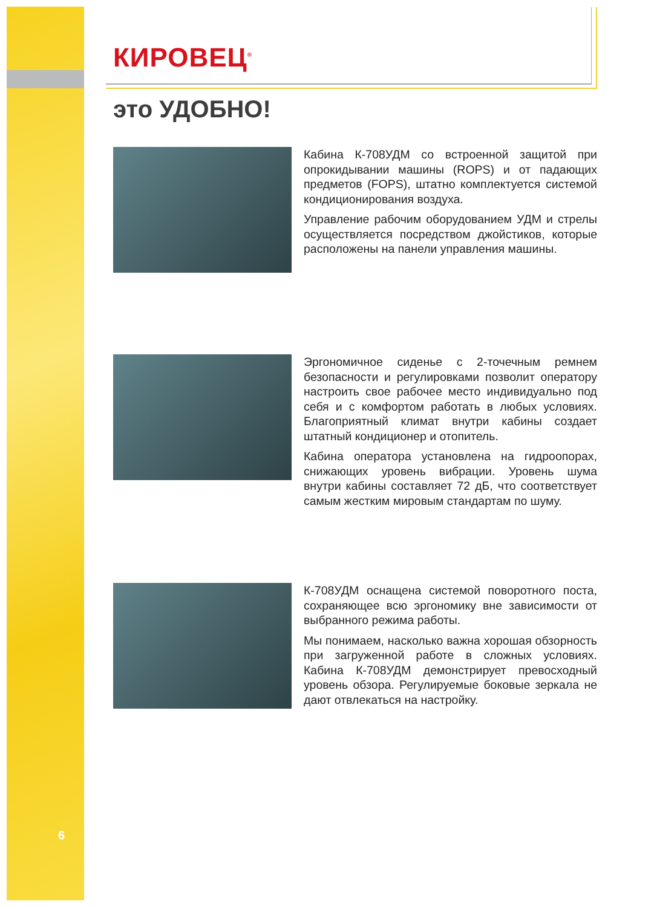6
КИРОВЕЦ<sup>®</sup>
это УДОБНО!
Кабина К-708УДМ со встроенной защитой при опрокидывании машины (ROPS) и от падающих предметов (FOPS), штатно комплектуется системой кондиционирования воздуха.
Управление рабочим оборудованием УДМ и стрелы осуществляется посредством джойстиков, которые расположены на панели управления машины.
Эргономичное сиденье с 2-точечным ремнем безопасности и регулировками позволит оператору настроить свое рабочее место индивидуально под себя и с комфортом работать в любых условиях. Благоприятный климат внутри кабины создает штатный кондиционер и отопитель.
Кабина оператора установлена на гидроопорах, снижающих уровень вибрации. Уровень шума внутри кабины составляет 72 дБ, что соответствует самым жестким мировым стандартам по шуму.
К-708УДМ оснащена системой поворотного поста, сохраняющее всю эргономику вне зависимости от выбранного режима работы.
Мы понимаем, насколько важна хорошая обзорность при загруженной работе в сложных условиях. Кабина К-708УДМ демонстрирует превосходный уровень обзора. Регулируемые боковые зеркала не дают отвлекаться на настройку.